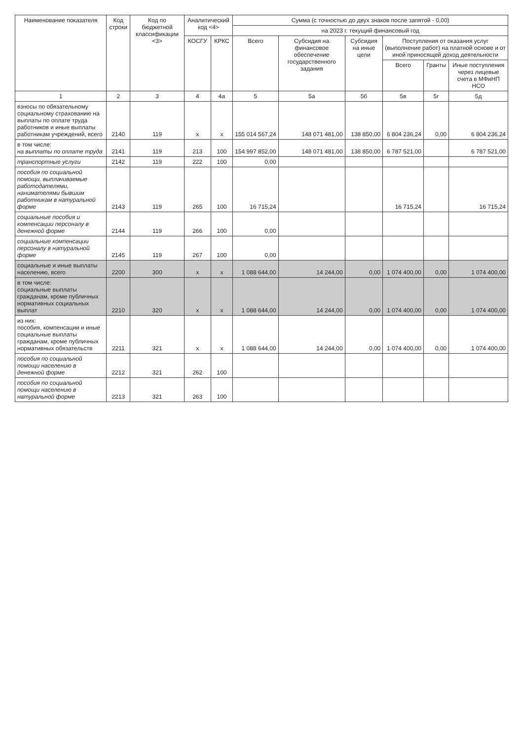| Наименование показателя | Код строки | Код по бюджетной классификации <3> | Аналитический код <4> | | Сумма (с точностью до двух знаков после запятой - 0,00) | | | | | |
| --- | --- | --- | --- | --- | --- | --- | --- | --- | --- | --- |
| | | | | | на 2023 г. текущий финансовый год | | | | | |
| | | | КОСГУ | КРКС | Всего | Субсидия на финансовое обеспечение государственного задания | Субсидия на иные цели | Поступления от оказания услуг (выполнение работ) на платной основе и от иной приносящей доход деятельности | | |
| | | | | | | | | Всего | Гранты | Иные поступления через лицевые счета в МФиНП НСО |
| 1 | 2 | 3 | 4 | 4а | 5 | 5а | 5б | 5в | 5г | 5д |
| взносы по обязательному социальному страхованию на выплаты по оплате труда работников и иные выплаты работникам учреждений, всего | 2140 | 119 | x | x | 155 014 567,24 | 148 071 481,00 | 138 850,00 | 6 804 236,24 | 0,00 | 6 804 236,24 |
| в том числе: на выплаты по оплате труда | 2141 | 119 | 213 | 100 | 154 997 852,00 | 148 071 481,00 | 138 850,00 | 6 787 521,00 | | 6 787 521,00 |
| транспортные услуги | 2142 | 119 | 222 | 100 | 0,00 | | | | | |
| пособия по социальной помощи, выплачиваемые работодателями, нанимателями бывшим работникам в натуральной форме | 2143 | 119 | 265 | 100 | 16 715,24 | | | 16 715,24 | | 16 715,24 |
| социальные пособия и компенсации персоналу в денежной форме | 2144 | 119 | 266 | 100 | 0,00 | | | | | |
| социальные компенсации персоналу в натуральной форме | 2145 | 119 | 267 | 100 | 0,00 | | | | | |
| социальные и иные выплаты населению, всего | 2200 | 300 | x | x | 1 088 644,00 | 14 244,00 | 0,00 | 1 074 400,00 | 0,00 | 1 074 400,00 |
| в том числе: социальные выплаты гражданам, кроме публичных нормативных социальных выплат | 2210 | 320 | x | x | 1 088 644,00 | 14 244,00 | 0,00 | 1 074 400,00 | 0,00 | 1 074 400,00 |
| из них: пособия, компенсации и иные социальные выплаты гражданам, кроме публичных нормативных обязательств | 2211 | 321 | x | x | 1 088 644,00 | 14 244,00 | 0,00 | 1 074 400,00 | 0,00 | 1 074 400,00 |
| пособия по социальной помощи населению в денежной форме | 2212 | 321 | 262 | 100 | | | | | | |
| пособия по социальной помощи населению в натуральной форме | 2213 | 321 | 263 | 100 | | | | | | |